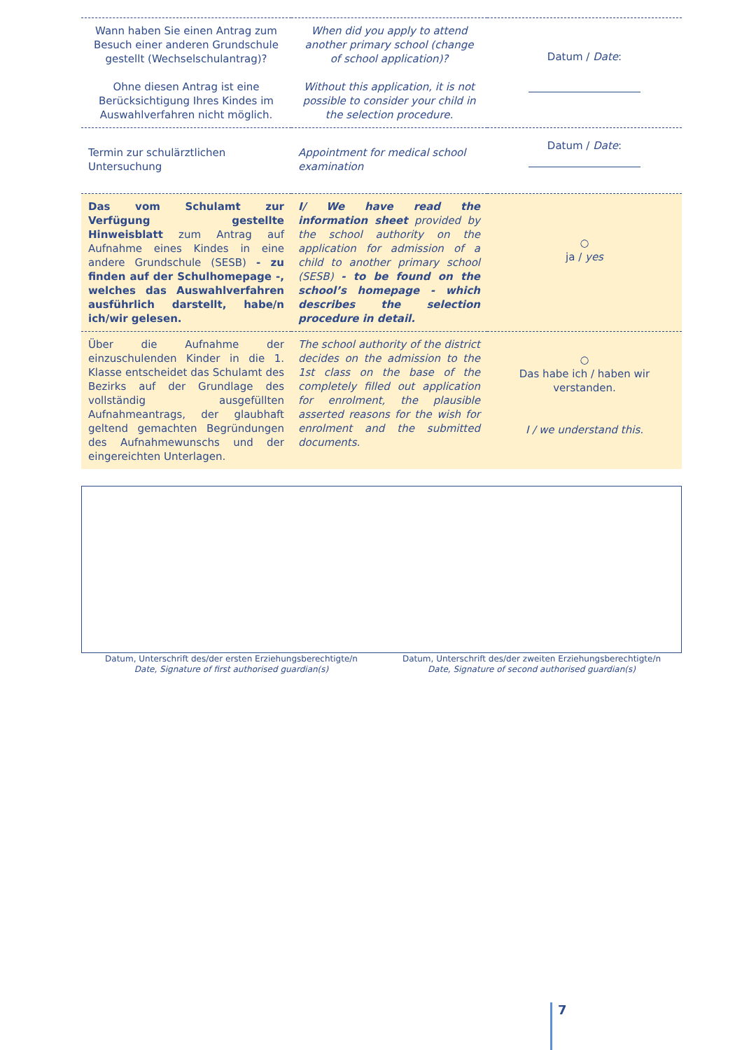| Wann haben Sie einen Antrag zum Besuch einer anderen Grundschule gestellt (Wechselschulantrag)? Ohne diesen Antrag ist eine Berücksichtigung Ihres Kindes im Auswahlverfahren nicht möglich. | When did you apply to attend another primary school (change of school application)? Without this application, it is not possible to consider your child in the selection procedure. | Datum / Date : |
| Termin zur schulärztlichen Untersuchung | Appointment for medical school examination | Datum / Date : |
| Das vom Schulamt zur Verfügung gestellte Hinweisblatt zum Antrag auf Aufnahme eines Kindes in eine andere Grundschule (SESB) - zu finden auf der Schulhomepage -, welches das Auswahlverfahren ausführlich darstellt, habe/n ich/wir gelesen. | I/ We have read the information sheet provided by the school authority on the application for admission of a child to another primary school (SESB) - to be found on the school’s homepage - which describes the selection procedure in detail. | ○ ja / yes |
| Über die Aufnahme der einzuschulenden Kinder in die 1. Klasse entscheidet das Schulamt des Bezirks auf der Grundlage des vollständig ausgefüllten Aufnahmeantrags, der glaubhaft geltend gemachten Begründungen des Aufnahmewunschs und der eingereichten Unterlagen. | The school authority of the district decides on the admission to the 1st class on the base of the completely filled out application for enrolment, the plausible asserted reasons for the wish for enrolment and the submitted documents. | ○ Das habe ich / haben wir verstanden. I / we understand this. |
Datum, Unterschrift des/der ersten Erziehungsberechtigte/n
Date, Signature of first authorised guardian(s)
Datum, Unterschrift des/der zweiten Erziehungsberechtigte/n
Date, Signature of second authorised guardian(s)
7